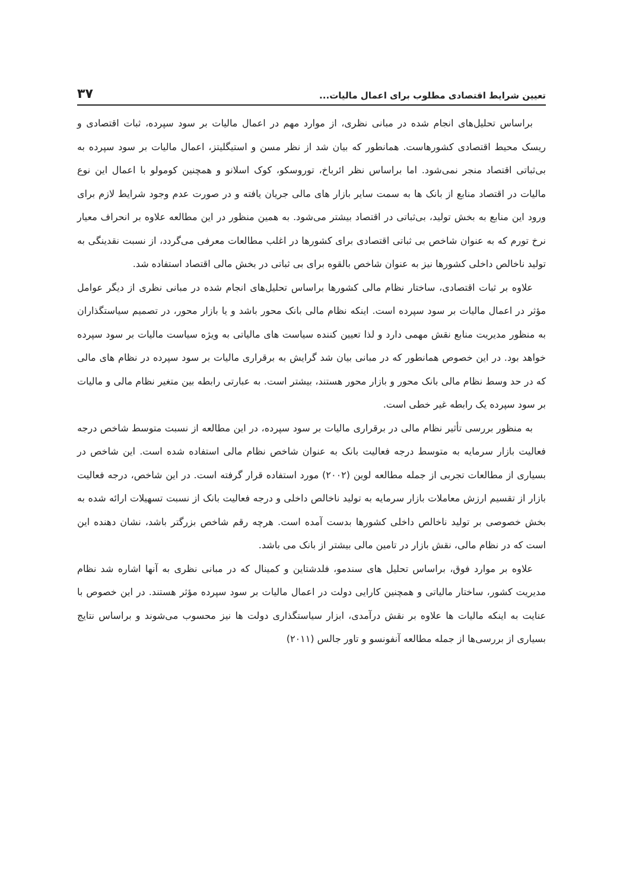تعیین شرایط اقتصادی مطلوب برای اعمال مالیات... ۳۷
براساس تحلیل‌های انجام شده در مبانی نظری، از موارد مهم در اعمال مالیات بر سود سپرده، ثبات اقتصادی و ریسک محیط اقتصادی کشورهاست. همانطور که بیان شد از نظر مسن و استیگلیتز، اعمال مالیات بر سود سپرده به بی‌ثباتی اقتصاد منجر نمی‌شود. اما براساس نظر ائرباخ، توروسکو، کوک اسلانو و همچنین کومولو با اعمال این نوع مالیات در اقتصاد منابع از بانک ها به سمت سایر بازار های مالی جریان یافته و در صورت عدم وجود شرایط لازم برای ورود این منابع به بخش تولید، بی‌ثباتی در اقتصاد بیشتر می‌شود. به همین منظور در این مطالعه علاوه بر انحراف معیار نرخ تورم که به عنوان شاخص بی ثباتی اقتصادی برای کشورها در اغلب مطالعات معرفی می‌گردد، از نسبت نقدینگی به تولید ناخالص داخلی کشورها نیز به عنوان شاخص بالقوه برای بی ثباتی در بخش مالی اقتصاد استفاده شد.
علاوه بر ثبات اقتصادی، ساختار نظام مالی کشورها براساس تحلیل‌های انجام شده در مبانی نظری از دیگر عوامل مؤثر در اعمال مالیات بر سود سپرده است. اینکه نظام مالی بانک محور باشد و یا بازار محور، در تصمیم سیاستگذاران به منظور مدیریت منابع نقش مهمی دارد و لذا تعیین کننده سیاست های مالیاتی به ویژه سیاست مالیات بر سود سپرده خواهد بود. در این خصوص همانطور که در مبانی بیان شد گرایش به برقراری مالیات بر سود سپرده در نظام های مالی که در حد وسط نظام مالی بانک محور و بازار محور هستند، بیشتر است. به عبارتی رابطه بین متغیر نظام مالی و مالیات بر سود سپرده یک رابطه غیر خطی است.
به منظور بررسی تأثیر نظام مالی در برقراری مالیات بر سود سپرده، در این مطالعه از نسبت متوسط شاخص درجه فعالیت بازار سرمایه به متوسط درجه فعالیت بانک به عنوان شاخص نظام مالی استفاده شده است. این شاخص در بسیاری از مطالعات تجربی از جمله مطالعه لوین (۲۰۰۲) مورد استفاده قرار گرفته است. در این شاخص، درجه فعالیت بازار از تقسیم ارزش معاملات بازار سرمایه به تولید ناخالص داخلی و درجه فعالیت بانک از نسبت تسهیلات ارائه شده به بخش خصوصی بر تولید ناخالص داخلی کشورها بدست آمده است. هرچه رقم شاخص بزرگتر باشد، نشان دهنده این است که در نظام مالی، نقش بازار در تامین مالی بیشتر از بانک می باشد.
علاوه بر موارد فوق، براساس تحلیل های سندمو، فلدشتاین و کمینال که در مبانی نظری به آنها اشاره شد نظام مدیریت کشور، ساختار مالیاتی و همچنین کارایی دولت در اعمال مالیات بر سود سپرده مؤثر هستند. در این خصوص با عنایت به اینکه مالیات ها علاوه بر نقش درآمدی، ابزار سیاستگذاری دولت ها نیز محسوب می‌شوند و براساس نتایج بسیاری از بررسی‌ها از جمله مطالعه آنفونسو و تاور جالس (۲۰۱۱)